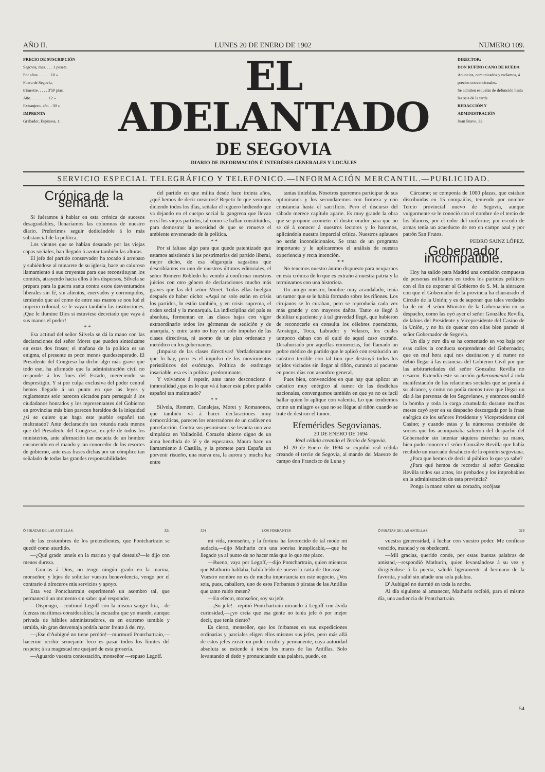AÑO II. LUNES 20 DE ENERO DE 1902 NUMERO 109.
PRECIO DE SUSCRIPCIÓN
Segovia, mes. . . . 1 peseta.
Por años . . . . . . 10 »
Fuera de Segovia,
trimestre. . . . . 3'50 ptas.
Año. . . . . . . . . 12 »
Extranjero, año. . 30 »
IMPRENTA
Grabador, Espinosa, 1.
EL ADELANTADO
DE SEGOVIA
DIARIO DE INFORMACIÓN É INTERÉSES GENERALES Y LOCÁLES
DIRECTOR:
DON RUFINO CANO DE RUEDA
Anuncios, comunicados y reclamos, á precios convencionales.
Se admiten esquelas de defunción hasta las seis de la tarde.
REDACCIÓN Y ADMINISTRACIÓN
Juan Bravo, 33.
SERVICIO ESPECIAL TELEGRÁFICO Y TELEFONICO.—INFORMACIÓN MERCANTIL.—PUBLICIDAD.
Crónica de la semana.
Si fuéramos á hablar en esta crónica de sucesos desagradables, llenaríamos las columnas de nuestro diario. Preferimos seguir dedicándole á lo más substancial de la política.
Los vientos que se habían desatado por las viejas capas sociales, han llegado á azotar también las alturas.
El jefe del partido conservador ha tocado á arrebato y subiéndose al minarete de su iglesia, hace un caluroso llamamiento á sus creyentes para que reconstituyan los comités, atrayendo hacia ellos á los dispersos. Silvela se prepara para la guerra santa contra estos desventurados liberales sin fé, sin alientos, enervados y corrompidos, temiendo que así como de entre sus manos se nos fué el imperio colonial, se le vayan también las instituciones. ¡Que le ilumine Dios si estuviese decretado que vaya á sus manos el poder!
* *
Esa actitud del señor Silvela se dá la mano con las declaraciones del señor Moret que pueden sintetizarse en estas dos frases; el mañana de la política es un enigma, el presente es poco menos quedesesperado. El Presidente del Congreso ha dicho algo más grave que todo eso, ha afirmado que la administración civil no responde á los fines del Estado, mereciendo su desprestigio. Y si por culpa exclusiva del poder central hemos llegado á un punto en que las leyes y reglamentos solo parecen dictados para perseguir á los ciudadanos honrados y los representantes del Gobierno en provincias más bien parecen heraldos de la iniquidad ¿si se quiere que haga este pueblo español tan maltratado? Ante declaración tan rotunda nada menos que del Presidente del Congreso, ex-jefe de todos los ministerios, ante afirmación tan escueta de un hombre encanecido en el mando y tan conocedor de los resortes de gobierno, ante esas frases dichas por un cómplice tan señalado de todas las grandes responsabilidades
del partido en que milita desde hace treinta años, ¿qué hemos de decir nosotros? Repetir lo que venimos diciendo todos los días, señalar el reguero hediendo que va dejando en el cuerpo social la gangrena que llevan en sí los viejos partidos, tal como se hallan constituidos, para demostrar la necesidad de que se renueve el ambiente envenenado de la política.
* *
Por si faltase algo para que quede patentizado que estamos asistiendo á las postrimerías del partido liberal, mejor dicho, de esa oligarquía sagastina que describíamos en uno de nuestros últimos editoriales, el señor Romero Robledo ha venido á confirmar nuestros juicios con otro género de declaraciones mucho más graves que las del señor Moret. Todas ellas huelgan después de haber dicho: «Aquí no solo están en crisis los partidos, lo están también, y en crisis suprema, el orden social y la monarquía. La indisciplina del país es absoluta, fermentan en las clases bajas con vigor extraordinario todos los gérmenes de sedición y de anarquía, y entre tanto no hay un solo impulso de las clases directivas, ni asomo de un plan ordenado y metódico en los gobernantes.
¡Impulso de las clases directivas! Verdaderamente que lo hay, pero es el impulso de los movimientos peristálticos del estómago. Política de estómago insaciable, esa es la política predominante.
Y volvamos á repetir, ante tanto desconcierto é inmoralidad ¿que es lo que vá á hacer este pobre pueblo español tan maltratado?
* *
Silvela, Romero, Canalejas, Moret y Romanones, que también vá á hacer declaraciones muy democráticas, parecen los enterradores de un cadáver en putrefacción. Contra sus pesimismos se levanta una voz simpática en Valladolid. Corazón abierto digno de un alma henchida de fé y de esperanza. Maura hace un llamamiento á Castilla, y la promete para España un porvenir risueño, una nueva era, la aurora y mucha luz entre
tantas tinieblas. Nosotros queremos participar de sus optimismos y los secundaremos con firmeza y con constancia hasta el sacrificio. Pero el discurso del sábado merece capítulo aparte. Es muy grande la obra que se propone acometer el ilustre orador para que no se dé á conocer á nuestros lectores y lo haremos, aplicándola nuestra imparcial crítica. Nuestros aplausos no serán incondicionales. Se trata de un programa importante y le aplicaremos el análisis de nuestra experiencia y recta intención.
* *
No tenemos nuestro ánimo dispuesto para ocuparnos en esta crónica de lo que es extraño á nuestra patria y la terminamos con una historieta.
Un amigo nuestro, hombre muy acaudalado, tenía un tumor que se le había formado sobre los riñones. Los cirujanos se lo curaban, pero se reproducía cada vez más grande y con mayores daños. Tanto se llegó á debilitar elpaciente y á tal gravedad llegó, que hubieron de reconocerle en consulta los célebres operadores, Arostegui, Toca, Labrador y Velasco, los cuales tampoco daban con el quid de aquel caso extraño. Desahuciado por aquellas eminencias, fué llamado un pobre médico de partido que le aplicó con resolución un caústico terrible con tal tino que destruyó todos los tejidos viciados sin llegar al riñón, curando al paciente en pocos días con asombro general.
Pues bien, convencidos en que hay que aplicar un caústico muy enérgico al tumor de las desdichas nacionales, convengamos también en que ya no es facil hallar quien lo aplique con valentía. Lo que tendremos como un milagro es que no se llégue al riñón cuando se trate de destruir el tumor.
Efemérides Segovianas.
20 DE ENERO DE 1694
Real cédula creando el Tercio de Segovia.
El 20 de Enero de 1694 se expidió real cédula creando el tercio de Segovia, al mando del Maestre de campo don Francisco de Luna y
Cárcamo; se componía de 1000 plazas, que estaban distribuidas en 15 compañías, teniendo por nombre Tercio provincial nuevo de Segovia, aunque vulgarmente se le conoció con el nombre de el tercio de los blancos, por el color del uniforme; por escudo de armas tenía un acueducto de oro en campo azul y por patrón San Frutos.
PEDRO SAINZ LÓPEZ.
Gobernador incompatible.
Hoy ha salido para Madrid una comisión compuesta de personas militantes en todos los partidos políticos con el fin de exponer al Gobierno de S. M. la sinrazon con que el Gobernador de la provincia ha clausurado el Circulo de la Unión; y es de suponer que tales verdades ha de oir el señor Ministro de la Gobernación en su despacho, como las oyó ayer el señor González Revilla, de labios del Presidente y Vicepresidente del Casino de la Unión, y no ha de quedar con ellas bien parado el señor Gobernador de Segovia.
Un día y otro día se ha comentado en voz baja por esas calles la conducta sorprendente del Gobernador, que en mal hora aquí nos destinaron y el rumor no debió llegar á las estancias del Gobierno Civil por que las arbitrariedades del señor Gonzalez Revilla no cesaron. Extendía este su acción gubernamental á toda manifestación de las relaciones sociales que se ponía á su alcance, y como no podía menos tuvo que llegar un día á las personas de los Segovianos, y entonces estalló la bomba y toda la carga acumulada durante muchos meses cayó ayer en su despacho descargada por la frase enérgica de los señores Presidente y Vicepresidente del Casino; y cuando estas y la númerosa comisión de socios que los acompañaba salieron del despacho del Gobernador sin intentar siquiera estrechar su mano, bien pudo conocer el señor González Revilla que había recibido un marcado desahucio de la opinión segoviana.
¿Para que hemos de decir al público lo que ya sabe?
¿Para qué hemos de recordar al señor González Revilla todos sus actos, los probados y los improbables en la administración de esta provincia?
Ponga la mano sobre su corazón, recójase
Ó PIRATAS DE LAS ANTILLAS. 321
de las costumbres de los pretendientes, que Pontchartrain se quedó como aturdido.
—¿Qué grado teneis en la marina y qué deseais?—le dijo con menos dureza.
—Gracias á Dios, no tengo ningún grado en la marina, monseñor, y lejos de solicitar vuestra benevolencia, vengo por el contrario á ofreceros mis servicios y apoyo.
Esta vez Pontchartrain esperimentó un asombro tal, que permaneció un momento sin saber qué responder.
—Dispongo,—continuó Legoff con la misma sangre fría,—de fuerzas marítimas considerables; la escuadra que yo mando, aunque privada de hábiles administradores, es en extremo temible y temida, sin gran desventaja podría hacer frente á del rey.
—¡Ese d'Aubigné no tiene perdón!—murmuró Pontchartrain,—hacerme recibir semejante loco es pasar todos los límites del respeto; á su magestad me quejaré de esta grosería.
—Aguardo vuestra contestación, monseñor —repuso Legoff.
324 LOS FORBANTES
mi vida, monseñor, y la fortuna ha favorecido de tal modo mi audacia,—dijo Mathurin con una sonrisa inesplicable,—que he llegado ya al punto de no hacer más que lo que me place.
—Bueno, vaya por Legoff,—dijo Pontchartrain, quien mientras que Mathurin hablaba, había leído de nuevo la carta de Ducasse.—Vuestro nombre no es de mucha importancia en este negocio. ¿Vos sois, pues, caballero, uno de esos Forbantes ó piratas de las Antillas que tanto ruido meten?
—En efecto, monseñor, soy su jefe.
—¡Su jefe!—repitió Pontchartrain mirando á Legoff con ávida curiosidad,—¿yo creía que esa gente no tenía jefe ó por mejor decir, que tenía ciento?
Es cierto, monseñor, que los forbantes en sus expediciones ordinarias y parciales eligen ellos mismos sus jefes, pero más allá de estos jefes existe un poder oculto y permanente, cuya autoridad absoluta se estiende á todos los mares de las Antillas. Solo levantando el dedo y pronunciando una palabra, puedo, en
Ó PIRATAS DE LAS ANTILLAS. 319
vuestra generosidad, á luchar con vuestro poder. Me confieso vencido, mandad y os obedeceré.
—Mil gracias, querido conde, por estas buenas palabras de amistad,—respondió Mathurin, quien levantándose á su vez y dirigiéndose á la puerta, saludó ligeramente al hermano de la favorita, y salió sin añadir una sola palabra.
D' Aubigné no durmió en toda la noche.
Al día siguiente al amanecer, Mathurin recibió, para el mismo día, una audiencia de Pontchartrain.
54